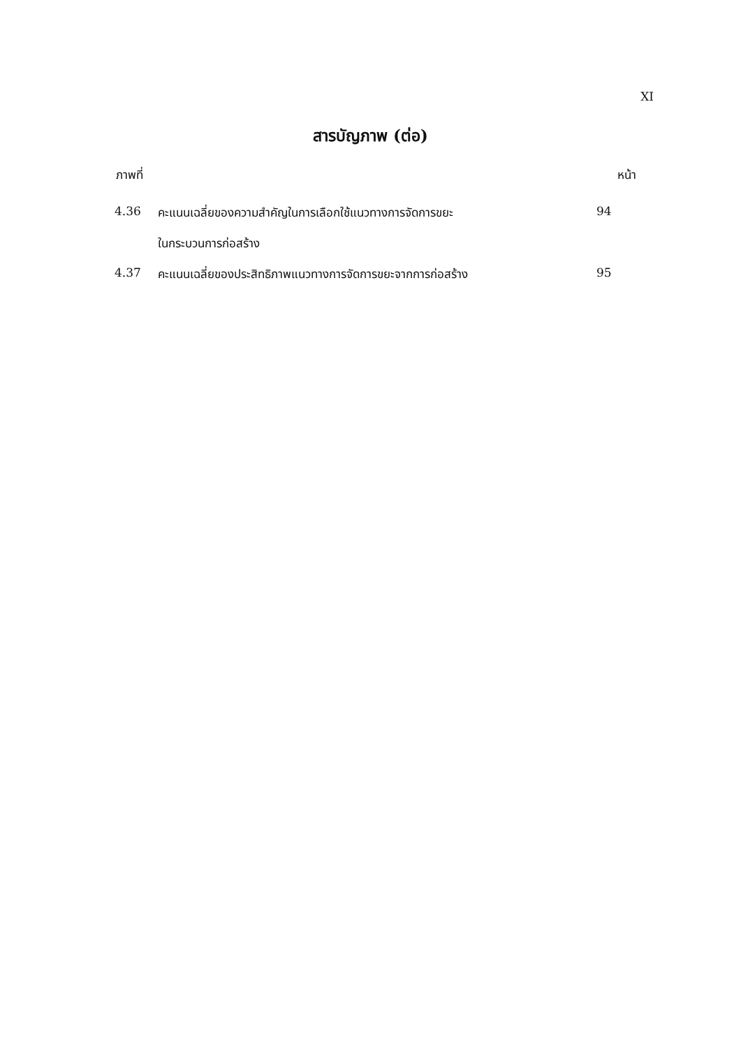XI
สารบัญภาพ (ต่อ)
ภาพที่ หน้า
| 4.36 | คะแนนเฉลี่ยของความสำคัญในการเลือกใช้แนวทางการจัดการขยะ | 94 |
| | ในกระบวนการก่อสร้าง | |
| 4.37 | คะแนนเฉลี่ยของประสิทธิภาพแนวทางการจัดการขยะจากการก่อสร้าง | 95 |